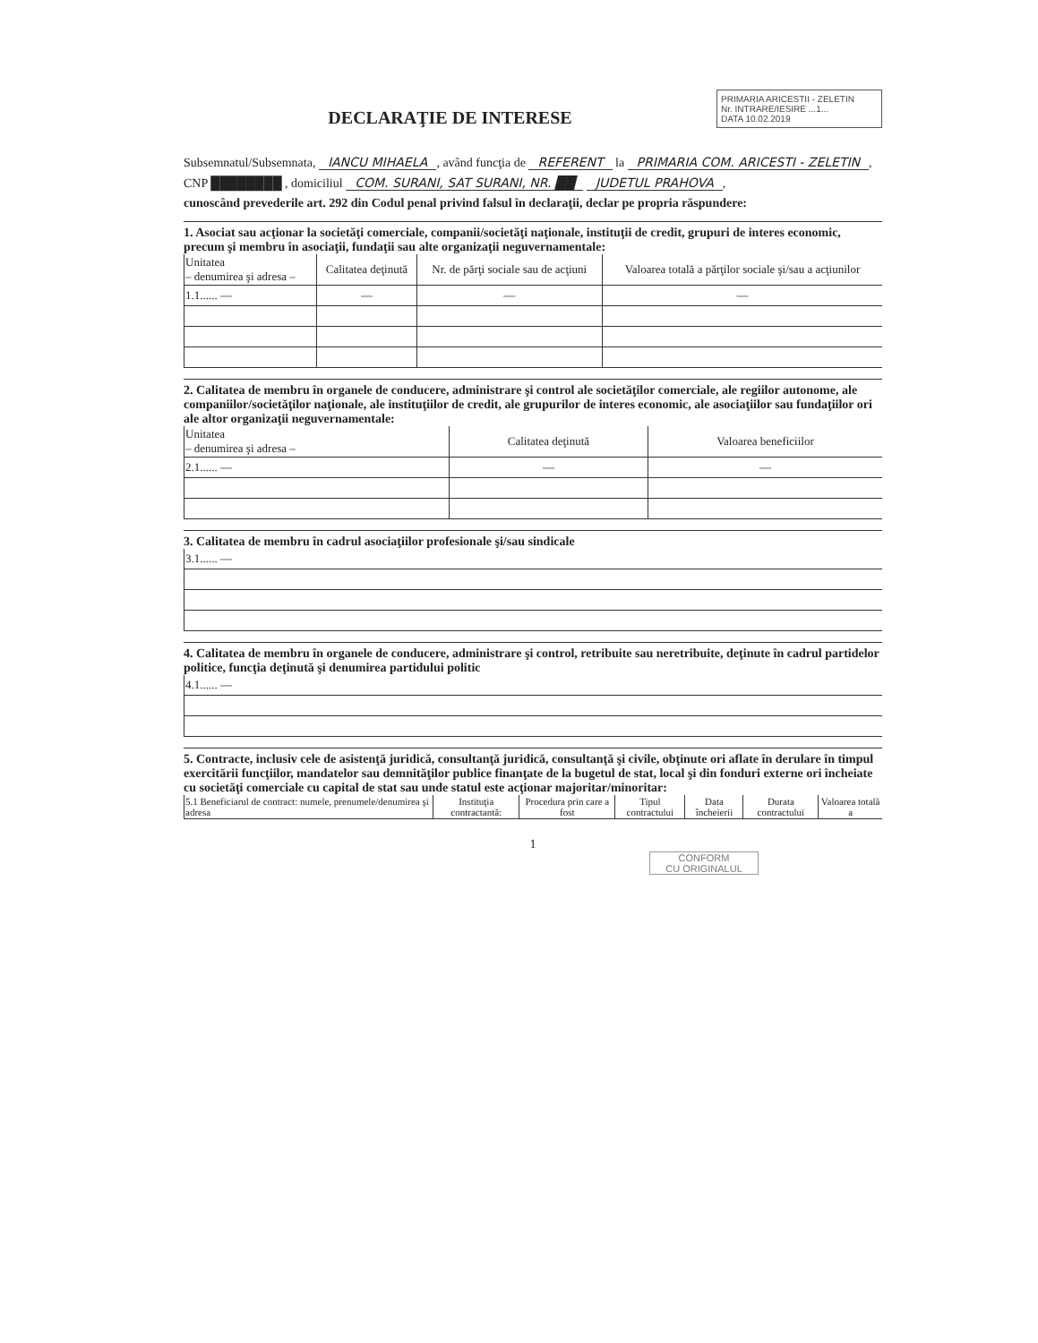PRIMARIA ARICESTII - ZELETIN
Nr. INTRARE/IESIRE ...1...
DATA 10.02.2019
DECLARAŢIE DE INTERESE
Subsemnatul/Subsemnata, IANCU MIHAELA, având funcţia de REFERENT la PRIMARIA COM. ARICESTI - ZELETIN,
CNP ████████ , domiciliul COM. SURANI, SAT SURANI, NR. ██ JUDETUL PRAHOVA,
cunoscând prevederile art. 292 din Codul penal privind falsul în declaraţii, declar pe propria răspundere:
1. Asociat sau acţionar la societăţi comerciale, companii/societăţi naţionale, instituţii de credit, grupuri de interes economic, precum şi membru în asociaţii, fundaţii sau alte organizaţii neguvernamentale:
| Unitatea – denumirea şi adresa – | Calitatea deţinută | Nr. de părţi sociale sau de acţiuni | Valoarea totală a părţilor sociale şi/sau a acţiunilor |
| --- | --- | --- | --- |
| 1.1...... — | — | — | — |
2. Calitatea de membru în organele de conducere, administrare şi control ale societăţilor comerciale, ale regiilor autonome, ale companiilor/societăţilor naţionale, ale instituţiilor de credit, ale grupurilor de interes economic, ale asociaţiilor sau fundaţiilor ori ale altor organizaţii neguvernamentale:
| Unitatea – denumirea şi adresa – | Calitatea deţinută | Valoarea beneficiilor |
| --- | --- | --- |
| 2.1...... — | — | — |
3. Calitatea de membru în cadrul asociaţiilor profesionale şi/sau sindicale
| 3.1...... — |
4. Calitatea de membru în organele de conducere, administrare şi control, retribuite sau neretribuite, deţinute în cadrul partidelor politice, funcţia deţinută şi denumirea partidului politic
| 4.1...... — |
5. Contracte, inclusiv cele de asistenţă juridică, consultanţă juridică, consultanţă şi civile, obţinute ori aflate în derulare în timpul exercitării funcţiilor, mandatelor sau demnităţilor publice finanţate de la bugetul de stat, local şi din fonduri externe ori încheiate cu societăţi comerciale cu capital de stat sau unde statul este acţionar majoritar/minoritar:
| 5.1 Beneficiarul de contract: numele, prenumele/denumirea şi adresa | Instituţia contractantă: | Procedura prin care a fost | Tipul contractului | Data încheierii | Durata contractului | Valoarea totală a |
| --- | --- | --- | --- | --- | --- | --- |
1
CONFORM
CU ORIGINALUL